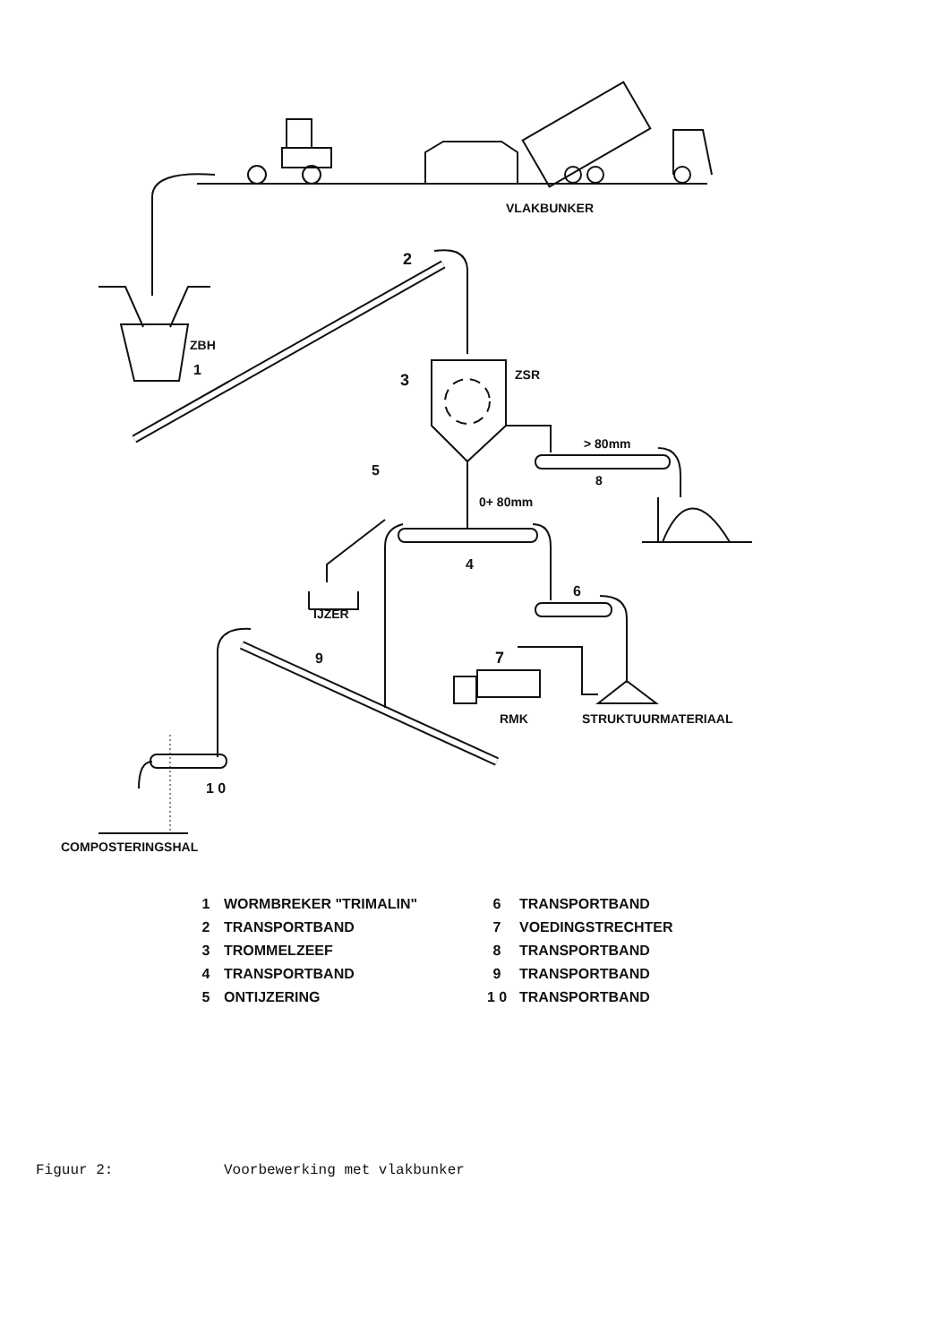VLAKBUNKER
2
ZBH
1
3
ZSR
> 80mm
8
5
0+ 80mm
4
IJZER
6
9
7
RMK
STRUKTUURMATERIAAL
1 0
COMPOSTERINGSHAL
1 WORMBREKER "TRIMALIN" 6 TRANSPORTBAND 2 TRANSPORTBAND 7 VOEDINGSTRECHTER 3 TROMMELZEEF 8 TRANSPORTBAND 4 TRANSPORTBAND 9 TRANSPORTBAND 5 ONTIJZERING 1 0 TRANSPORTBAND
Figuur 2: Voorbewerking met vlakbunker